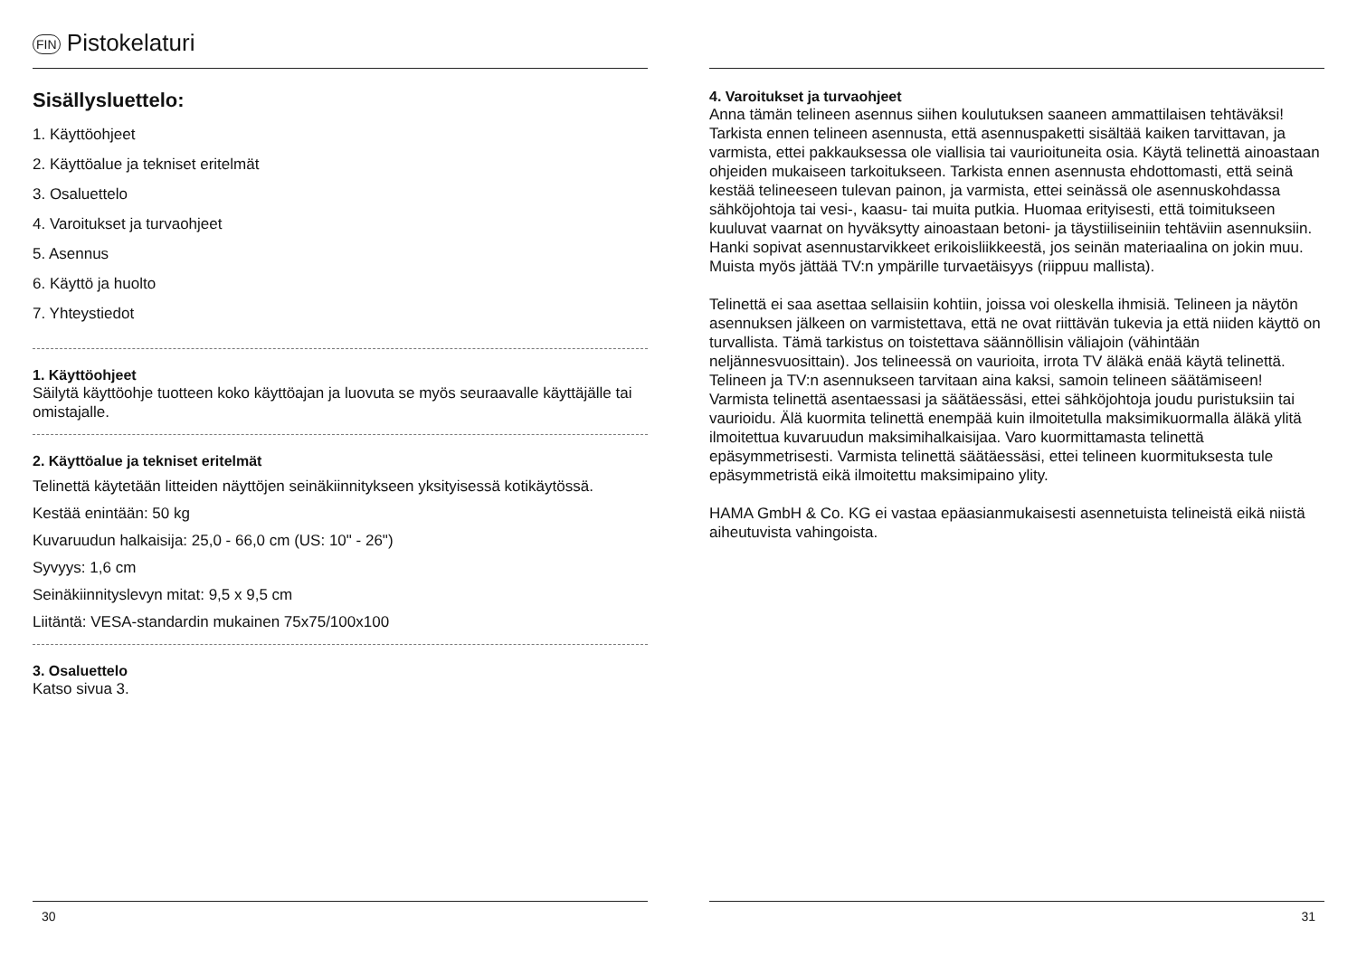FIN Pistokelaturi
Sisällysluettelo:
1. Käyttöohjeet
2. Käyttöalue ja tekniset eritelmät
3. Osaluettelo
4. Varoitukset ja turvaohjeet
5. Asennus
6. Käyttö ja huolto
7. Yhteystiedot
1. Käyttöohjeet
Säilytä käyttöohje tuotteen koko käyttöajan ja luovuta se myös seuraavalle käyttäjälle tai omistajalle.
2. Käyttöalue ja tekniset eritelmät
Telinettä käytetään litteiden näyttöjen seinäkiinnitykseen yksityisessä kotikäytössä.
Kestää enintään: 50 kg
Kuvaruudun halkaisija: 25,0 - 66,0 cm (US: 10" - 26")
Syvyys: 1,6 cm
Seinäkiinnityslevyn mitat: 9,5 x 9,5 cm
Liitäntä: VESA-standardin mukainen 75x75/100x100
3. Osaluettelo
Katso sivua 3.
30
4. Varoitukset ja turvaohjeet
Anna tämän telineen asennus siihen koulutuksen saaneen ammattilaisen tehtäväksi! Tarkista ennen telineen asennusta, että asennuspaketti sisältää kaiken tarvittavan, ja varmista, ettei pakkauksessa ole viallisia tai vaurioituneita osia. Käytä telinettä ainoastaan ohjeiden mukaiseen tarkoitukseen. Tarkista ennen asennusta ehdottomasti, että seinä kestää telineeseen tulevan painon, ja varmista, ettei seinässä ole asennuskohdassa sähköjohtoja tai vesi-, kaasu- tai muita putkia. Huomaa erityisesti, että toimitukseen kuuluvat vaarnat on hyväksytty ainoastaan betoni- ja täystiiliseiniin tehtäviin asennuksiin. Hanki sopivat asennustarvikkeet erikoisliikkeestä, jos seinän materiaalina on jokin muu. Muista myös jättää TV:n ympärille turvaetäisyys (riippuu mallista).
Telinettä ei saa asettaa sellaisiin kohtiin, joissa voi oleskella ihmisiä. Telineen ja näytön asennuksen jälkeen on varmistettava, että ne ovat riittävän tukevia ja että niiden käyttö on turvallista. Tämä tarkistus on toistettava säännöllisin väliajoin (vähintään neljännesvuosittain). Jos telineessä on vaurioita, irrota TV äläkä enää käytä telinettä. Telineen ja TV:n asennukseen tarvitaan aina kaksi, samoin telineen säätämiseen! Varmista telinettä asentaessasi ja säätäessäsi, ettei sähköjohtoja joudu puristuksiin tai vaurioidu. Älä kuormita telinettä enempää kuin ilmoitetulla maksimikuormalla äläkä ylitä ilmoitettua kuvaruudun maksimihalkaisijaa. Varo kuormittamasta telinettä epäsymmetrisesti. Varmista telinettä säätäessäsi, ettei telineen kuormituksesta tule epäsymmetristä eikä ilmoitettu maksimipaino ylity.
HAMA GmbH & Co. KG ei vastaa epäasianmukaisesti asennetuista telineistä eikä niistä aiheutuvista vahingoista.
31